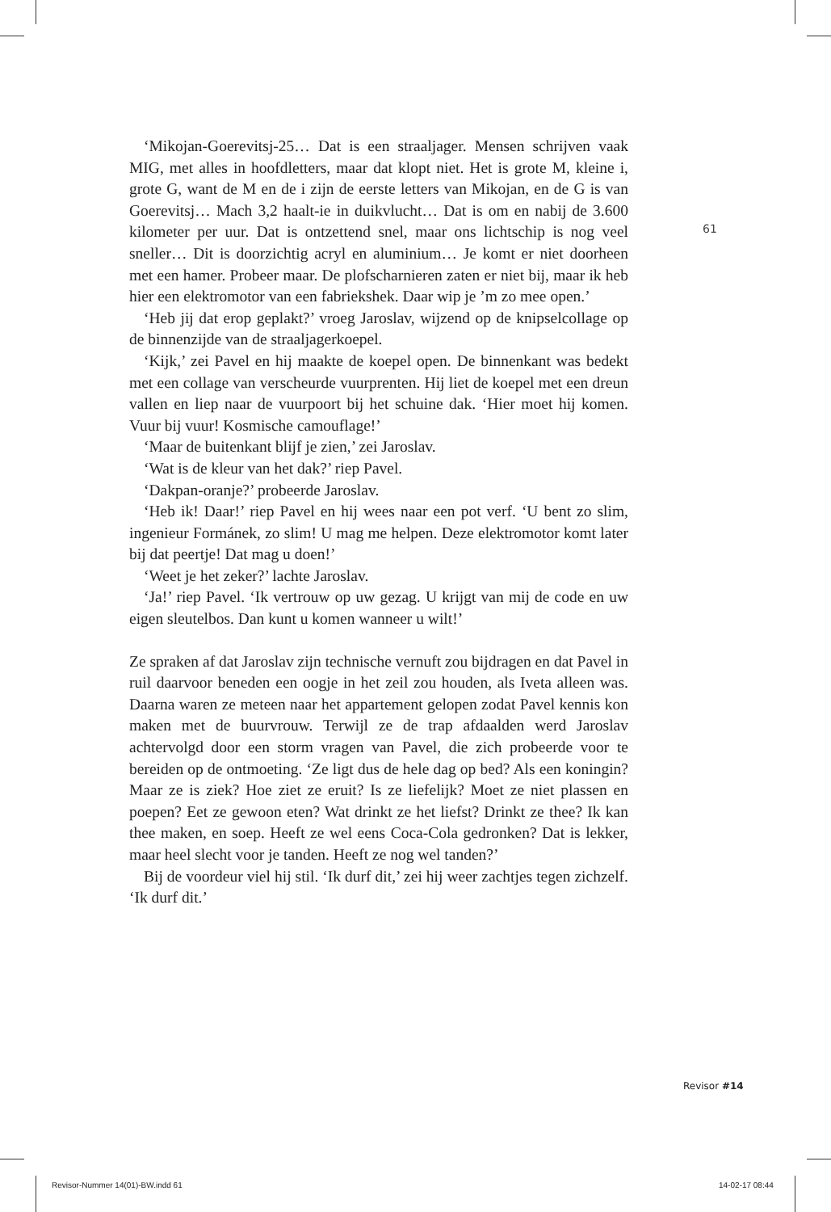61
‘Mikojan-Goerevitsj-25… Dat is een straaljager. Mensen schrijven vaak MIG, met alles in hoofdletters, maar dat klopt niet. Het is grote M, kleine i, grote G, want de M en de i zijn de eerste letters van Mikojan, en de G is van Goerevitsj… Mach 3,2 haalt-ie in duikvlucht… Dat is om en nabij de 3.600 kilometer per uur. Dat is ontzettend snel, maar ons lichtschip is nog veel sneller… Dit is doorzichtig acryl en aluminium… Je komt er niet doorheen met een hamer. Probeer maar. De plofscharnieren zaten er niet bij, maar ik heb hier een elektromotor van een fabriekshek. Daar wip je ’m zo mee open.’
‘Heb jij dat erop geplakt?’ vroeg Jaroslav, wijzend op de knipselcollage op de binnenzijde van de straaljagerkoepel.
‘Kijk,’ zei Pavel en hij maakte de koepel open. De binnenkant was bedekt met een collage van verscheurde vuurprenten. Hij liet de koepel met een dreun vallen en liep naar de vuurpoort bij het schuine dak. ‘Hier moet hij komen. Vuur bij vuur! Kosmische camouflage!’
‘Maar de buitenkant blijf je zien,’ zei Jaroslav.
‘Wat is de kleur van het dak?’ riep Pavel.
‘Dakpan-oranje?’ probeerde Jaroslav.
‘Heb ik! Daar!’ riep Pavel en hij wees naar een pot verf. ‘U bent zo slim, ingenieur Formánek, zo slim! U mag me helpen. Deze elektromotor komt later bij dat peertje! Dat mag u doen!’
‘Weet je het zeker?’ lachte Jaroslav.
‘Ja!’ riep Pavel. ‘Ik vertrouw op uw gezag. U krijgt van mij de code en uw eigen sleutelbos. Dan kunt u komen wanneer u wilt!’
Ze spraken af dat Jaroslav zijn technische vernuft zou bijdragen en dat Pavel in ruil daarvoor beneden een oogje in het zeil zou houden, als Iveta alleen was. Daarna waren ze meteen naar het appartement gelopen zodat Pavel kennis kon maken met de buurvrouw. Terwijl ze de trap afdaalden werd Jaroslav achtervolgd door een storm vragen van Pavel, die zich probeerde voor te bereiden op de ontmoeting. ‘Ze ligt dus de hele dag op bed? Als een koningin? Maar ze is ziek? Hoe ziet ze eruit? Is ze liefelijk? Moet ze niet plassen en poepen? Eet ze gewoon eten? Wat drinkt ze het liefst? Drinkt ze thee? Ik kan thee maken, en soep. Heeft ze wel eens Coca-Cola gedronken? Dat is lekker, maar heel slecht voor je tanden. Heeft ze nog wel tanden?’
Bij de voordeur viel hij stil. ‘Ik durf dit,’ zei hij weer zachtjes tegen zichzelf. ‘Ik durf dit.’
Revisor #14
Revisor-Nummer 14(01)-BW.indd 61
14-02-17 08:44